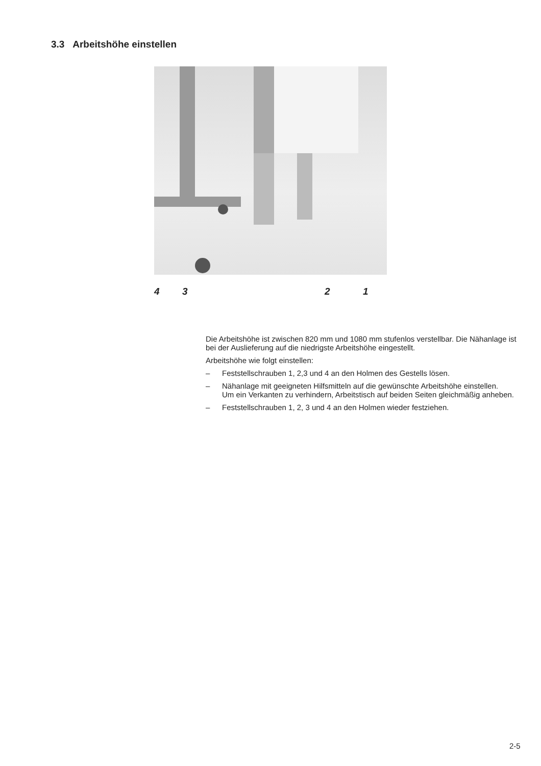3.3 Arbeitshöhe einstellen
4 3 2 1
Die Arbeitshöhe ist zwischen 820 mm und 1080 mm stufenlos verstellbar. Die Nähanlage ist bei der Auslieferung auf die niedrigste Arbeitshöhe eingestellt.
Arbeitshöhe wie folgt einstellen:
– Feststellschrauben 1, 2,3 und 4 an den Holmen des Gestells lösen.
– Nähanlage mit geeigneten Hilfsmitteln auf die gewünschte Arbeitshöhe einstellen.
Um ein Verkanten zu verhindern, Arbeitstisch auf beiden Seiten gleichmäßig anheben.
– Feststellschrauben 1, 2, 3 und 4 an den Holmen wieder festziehen.
2-5